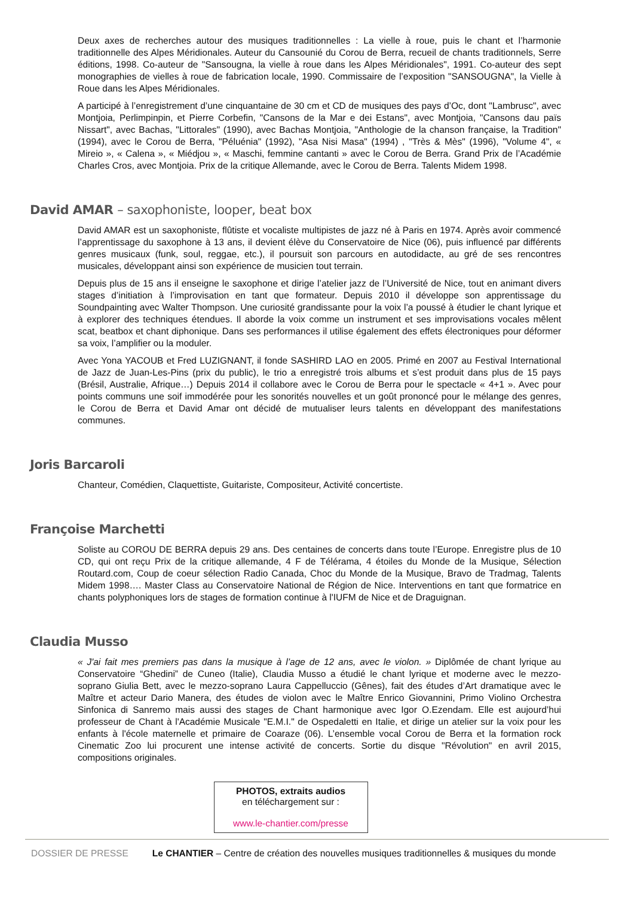Deux axes de recherches autour des musiques traditionnelles : La vielle à roue, puis le chant et l’harmonie traditionnelle des Alpes Méridionales. Auteur du Cansounié du Corou de Berra, recueil de chants traditionnels, Serre éditions, 1998. Co-auteur de "Sansougna, la vielle à roue dans les Alpes Méridionales", 1991. Co-auteur des sept monographies de vielles à roue de fabrication locale, 1990. Commissaire de l’exposition "SANSOUGNA", la Vielle à Roue dans les Alpes Méridionales.
A participé à l’enregistrement d’une cinquantaine de 30 cm et CD de musiques des pays d’Oc, dont "Lambrusc", avec Montjoia, Perlimpinpin, et Pierre Corbefin, "Cansons de la Mar e dei Estans", avec Montjoia, "Cansons dau païs Nissart", avec Bachas, "Littorales" (1990), avec Bachas Montjoia, "Anthologie de la chanson française, la Tradition" (1994), avec le Corou de Berra, "Péluénia" (1992), "Asa Nisi Masa" (1994) , "Très & Mès" (1996), "Volume 4", « Mireio », « Calena », « Miédjou », « Maschi, femmine cantanti » avec le Corou de Berra. Grand Prix de l’Académie Charles Cros, avec Montjoia. Prix de la critique Allemande, avec le Corou de Berra. Talents Midem 1998.
David AMAR – saxophoniste, looper, beat box
David AMAR est un saxophoniste, flûtiste et vocaliste multipistes de jazz né à Paris en 1974. Après avoir commencé l’apprentissage du saxophone à 13 ans, il devient élève du Conservatoire de Nice (06), puis influencé par différents genres musicaux (funk, soul, reggae, etc.), il poursuit son parcours en autodidacte, au gré de ses rencontres musicales, développant ainsi son expérience de musicien tout terrain.
Depuis plus de 15 ans il enseigne le saxophone et dirige l’atelier jazz de l’Université de Nice, tout en animant divers stages d’initiation à l’improvisation en tant que formateur. Depuis 2010 il développe son apprentissage du Soundpainting avec Walter Thompson. Une curiosité grandissante pour la voix l’a poussé à étudier le chant lyrique et à explorer des techniques étendues. Il aborde la voix comme un instrument et ses improvisations vocales mêlent scat, beatbox et chant diphonique. Dans ses performances il utilise également des effets électroniques pour déformer sa voix, l’amplifier ou la moduler.
Avec Yona YACOUB et Fred LUZIGNANT, il fonde SASHIRD LAO en 2005. Primé en 2007 au Festival International de Jazz de Juan-Les-Pins (prix du public), le trio a enregistré trois albums et s’est produit dans plus de 15 pays (Brésil, Australie, Afrique…) Depuis 2014 il collabore avec le Corou de Berra pour le spectacle « 4+1 ». Avec pour points communs une soif immodérée pour les sonorités nouvelles et un goût prononcé pour le mélange des genres, le Corou de Berra et David Amar ont décidé de mutualiser leurs talents en développant des manifestations communes.
Joris Barcaroli
Chanteur, Comédien, Claquettiste, Guitariste, Compositeur, Activité concertiste.
Françoise Marchetti
Soliste au COROU DE BERRA depuis 29 ans. Des centaines de concerts dans toute l’Europe. Enregistre plus de 10 CD, qui ont reçu Prix de la critique allemande, 4 F de Télérama, 4 étoiles du Monde de la Musique, Sélection Routard.com, Coup de coeur sélection Radio Canada, Choc du Monde de la Musique, Bravo de Tradmag, Talents Midem 1998…. Master Class au Conservatoire National de Région de Nice. Interventions en tant que formatrice en chants polyphoniques lors de stages de formation continue à l'IUFM de Nice et de Draguignan.
Claudia Musso
« J'ai fait mes premiers pas dans la musique à l’age de 12 ans, avec le violon. » Diplômée de chant lyrique au Conservatoire “Ghedini” de Cuneo (Italie), Claudia Musso a étudié le chant lyrique et moderne avec le mezzo-soprano Giulia Bett, avec le mezzo-soprano Laura Cappelluccio (Gênes), fait des études d’Art dramatique avec le Maître et acteur Dario Manera, des études de violon avec le Maître Enrico Giovannini, Primo Violino Orchestra Sinfonica di Sanremo mais aussi des stages de Chant harmonique avec Igor O.Ezendam. Elle est aujourd’hui professeur de Chant à l'Académie Musicale "E.M.I." de Ospedaletti en Italie, et dirige un atelier sur la voix pour les enfants à l'école maternelle et primaire de Coaraze (06). L’ensemble vocal Corou de Berra et la formation rock Cinematic Zoo lui procurent une intense activité de concerts. Sortie du disque "Révolution" en avril 2015, compositions originales.
PHOTOS, extraits audios
en téléchargement sur :
www.le-chantier.com/presse
DOSSIER DE PRESSE Le CHANTIER – Centre de création des nouvelles musiques traditionnelles & musiques du monde